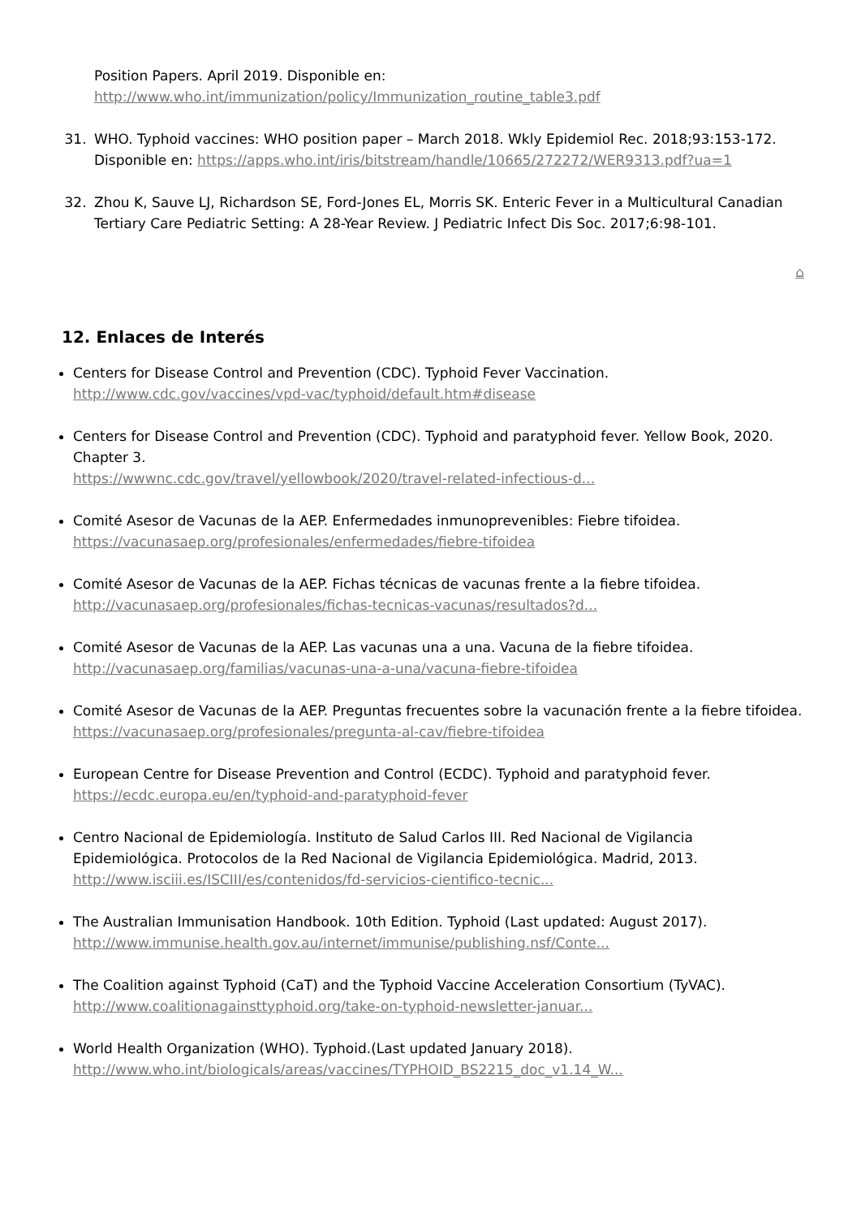Position Papers. April 2019. Disponible en: http://www.who.int/immunization/policy/Immunization_routine_table3.pdf
31. WHO. Typhoid vaccines: WHO position paper – March 2018. Wkly Epidemiol Rec. 2018;93:153-172. Disponible en: https://apps.who.int/iris/bitstream/handle/10665/272272/WER9313.pdf?ua=1
32. Zhou K, Sauve LJ, Richardson SE, Ford-Jones EL, Morris SK. Enteric Fever in a Multicultural Canadian Tertiary Care Pediatric Setting: A 28-Year Review. J Pediatric Infect Dis Soc. 2017;6:98-101.
⌂
12. Enlaces de Interés
Centers for Disease Control and Prevention (CDC). Typhoid Fever Vaccination.
http://www.cdc.gov/vaccines/vpd-vac/typhoid/default.htm#disease
Centers for Disease Control and Prevention (CDC). Typhoid and paratyphoid fever. Yellow Book, 2020. Chapter 3.
https://wwwnc.cdc.gov/travel/yellowbook/2020/travel-related-infectious-d...
Comité Asesor de Vacunas de la AEP. Enfermedades inmunoprevenibles: Fiebre tifoidea.
https://vacunasaep.org/profesionales/enfermedades/fiebre-tifoidea
Comité Asesor de Vacunas de la AEP. Fichas técnicas de vacunas frente a la fiebre tifoidea.
http://vacunasaep.org/profesionales/fichas-tecnicas-vacunas/resultados?d...
Comité Asesor de Vacunas de la AEP. Las vacunas una a una. Vacuna de la fiebre tifoidea.
http://vacunasaep.org/familias/vacunas-una-a-una/vacuna-fiebre-tifoidea
Comité Asesor de Vacunas de la AEP. Preguntas frecuentes sobre la vacunación frente a la fiebre tifoidea.
https://vacunasaep.org/profesionales/pregunta-al-cav/fiebre-tifoidea
European Centre for Disease Prevention and Control (ECDC). Typhoid and paratyphoid fever.
https://ecdc.europa.eu/en/typhoid-and-paratyphoid-fever
Centro Nacional de Epidemiología. Instituto de Salud Carlos III. Red Nacional de Vigilancia Epidemiológica. Protocolos de la Red Nacional de Vigilancia Epidemiológica. Madrid, 2013.
http://www.isciii.es/ISCIII/es/contenidos/fd-servicios-cientifico-tecnic...
The Australian Immunisation Handbook. 10th Edition. Typhoid (Last updated: August 2017).
http://www.immunise.health.gov.au/internet/immunise/publishing.nsf/Conte...
The Coalition against Typhoid (CaT) and the Typhoid Vaccine Acceleration Consortium (TyVAC).
http://www.coalitionagainsttyphoid.org/take-on-typhoid-newsletter-januar...
World Health Organization (WHO). Typhoid.(Last updated January 2018).
http://www.who.int/biologicals/areas/vaccines/TYPHOID_BS2215_doc_v1.14_W...